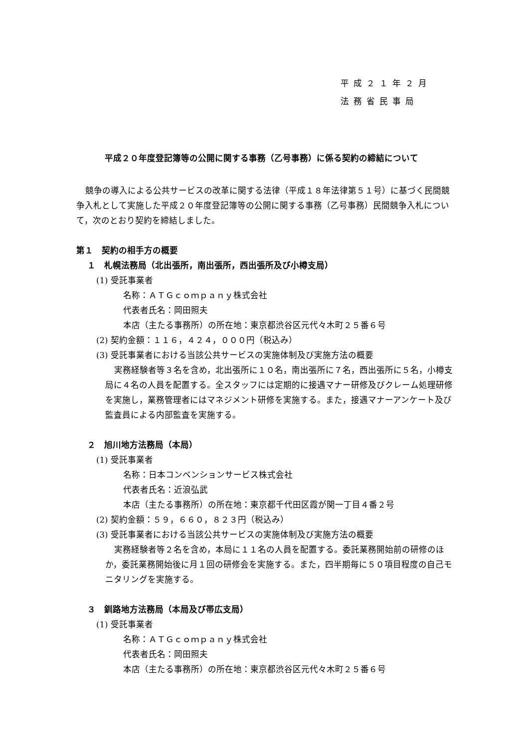平成２１年２月
法務省民事局
平成２０年度登記簿等の公開に関する事務（乙号事務）に係る契約の締結について
競争の導入による公共サービスの改革に関する法律（平成１８年法律第５１号）に基づく民間競争入札として実施した平成２０年度登記簿等の公開に関する事務（乙号事務）民間競争入札について，次のとおり契約を締結しました。
第１　契約の相手方の概要
１　札幌法務局（北出張所，南出張所，西出張所及び小樽支局）
(1) 受託事業者
名称：ＡＴＧｃｏｍｐａｎｙ株式会社
代表者氏名：岡田照夫
本店（主たる事務所）の所在地：東京都渋谷区元代々木町２５番６号
(2) 契約金額：１１６，４２４，０００円（税込み）
(3) 受託事業者における当該公共サービスの実施体制及び実施方法の概要
実務経験者等３名を含め，北出張所に１０名，南出張所に７名，西出張所に５名，小樽支局に４名の人員を配置する。全スタッフには定期的に接遇マナー研修及びクレーム処理研修を実施し，業務管理者にはマネジメント研修を実施する。また，接遇マナーアンケート及び監査員による内部監査を実施する。
２　旭川地方法務局（本局）
(1) 受託事業者
名称：日本コンベンションサービス株式会社
代表者氏名：近浪弘武
本店（主たる事務所）の所在地：東京都千代田区霞が関一丁目４番２号
(2) 契約金額：５９，６６０，８２３円（税込み）
(3) 受託事業者における当該公共サービスの実施体制及び実施方法の概要
実務経験者等２名を含め，本局に１１名の人員を配置する。委託業務開始前の研修のほか，委託業務開始後に月１回の研修会を実施する。また，四半期毎に５０項目程度の自己モニタリングを実施する。
３　釧路地方法務局（本局及び帯広支局）
(1) 受託事業者
名称：ＡＴＧｃｏｍｐａｎｙ株式会社
代表者氏名：岡田照夫
本店（主たる事務所）の所在地：東京都渋谷区元代々木町２５番６号